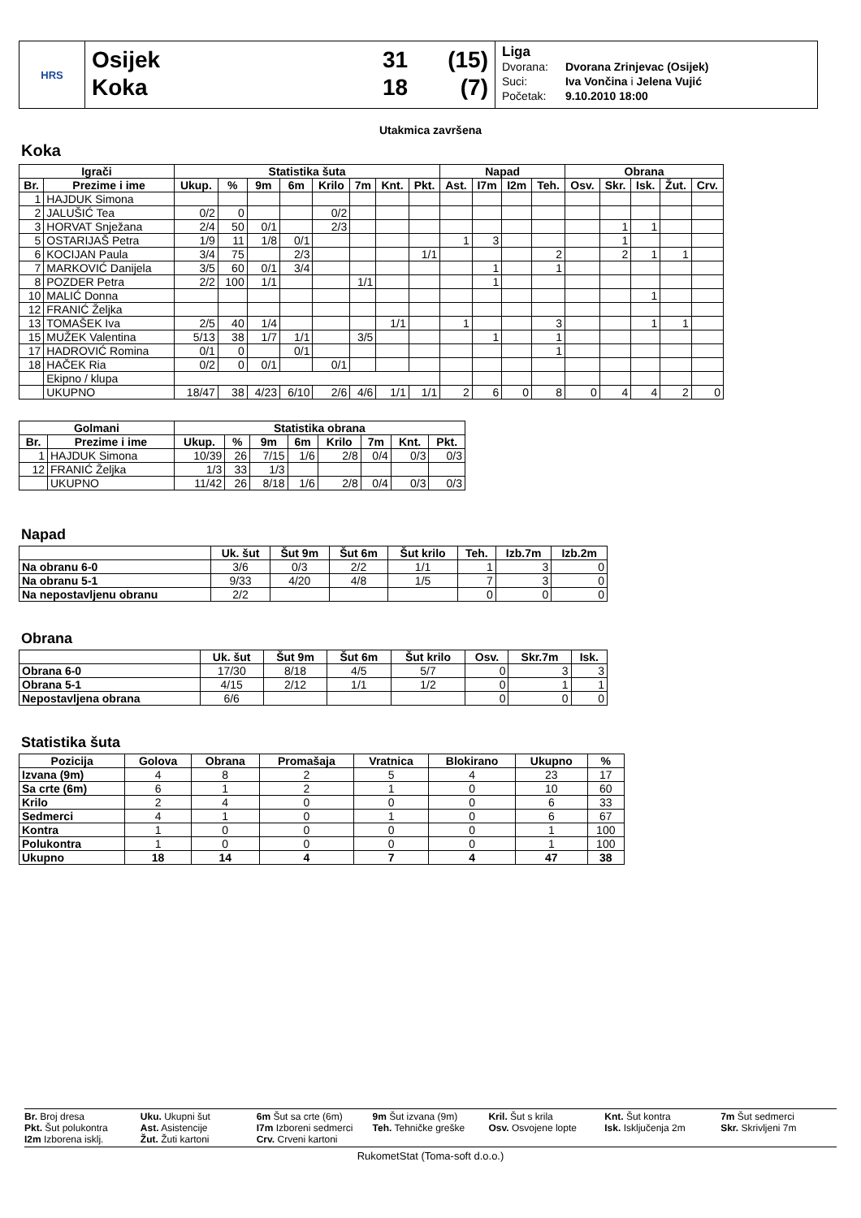HRS
Osijek 31 (15)
Koka 18 (7)
Liga
Dvorana: Dvorana Zrinjevac (Osijek)
Suci: Iva Vončina i Jelena Vujić
Početak: 9.10.2010 18:00
Utakmica završena
Koka
| Igrači | | Statistika šuta | | | | | | | | Napad | | | | Obrana | | | | |
| --- | --- | --- | --- | --- | --- | --- | --- | --- | --- | --- | --- | --- | --- | --- | --- | --- | --- | --- |
| Br. | Prezime i ime | Ukup. | % | 9m | 6m | Krilo | 7m | Knt. | Pkt. | Ast. | I7m | I2m | Teh. | Osv. | Skr. | Isk. | Žut. | Crv. |
| 1 | HAJDUK Simona | | | | | | | | | | | | | | | | | |
| 2 | JALUŠIĆ Tea | 0/2 | 0 | | | 0/2 | | | | | | | | | | | | |
| 3 | HORVAT Snježana | 2/4 | 50 | 0/1 | | 2/3 | | | | | | | | | 1 | 1 | | |
| 5 | OSTARIJAŠ Petra | 1/9 | 11 | 1/8 | 0/1 | | | | | 1 | 3 | | | | 1 | | | |
| 6 | KOCIJAN Paula | 3/4 | 75 | | 2/3 | | | | 1/1 | | | | 2 | | 2 | 1 | 1 | |
| 7 | MARKOVIĆ Danijela | 3/5 | 60 | 0/1 | 3/4 | | | | | | 1 | | 1 | | | | | |
| 8 | POZDER Petra | 2/2 | 100 | 1/1 | | | 1/1 | | | | 1 | | | | | | | |
| 10 | MALIĆ Donna | | | | | | | | | | | | | | | 1 | | |
| 12 | FRANIĆ Željka | | | | | | | | | | | | | | | | | |
| 13 | TOMAŠEK Iva | 2/5 | 40 | 1/4 | | | | 1/1 | | 1 | | | 3 | | | 1 | 1 | |
| 15 | MUŽEK Valentina | 5/13 | 38 | 1/7 | 1/1 | | 3/5 | | | | 1 | | 1 | | | | | |
| 17 | HADROVIĆ Romina | 0/1 | 0 | | 0/1 | | | | | | | | 1 | | | | | |
| 18 | HAČEK Ria | 0/2 | 0 | 0/1 | | 0/1 | | | | | | | | | | | | |
| | Ekipno / klupa | | | | | | | | | | | | | | | | | |
| | UKUPNO | 18/47 | 38 | 4/23 | 6/10 | 2/6 | 4/6 | 1/1 | 1/1 | 2 | 6 | 0 | 8 | 0 | 4 | 4 | 2 | 0 |
| Golmani | | Statistika obrana | | | | | | | |
| --- | --- | --- | --- | --- | --- | --- | --- | --- | --- |
| Br. | Prezime i ime | Ukup. | % | 9m | 6m | Krilo | 7m | Knt. | Pkt. |
| 1 | HAJDUK Simona | 10/39 | 26 | 7/15 | 1/6 | 2/8 | 0/4 | 0/3 | 0/3 |
| 12 | FRANIĆ Željka | 1/3 | 33 | 1/3 | | | | | |
| | UKUPNO | 11/42 | 26 | 8/18 | 1/6 | 2/8 | 0/4 | 0/3 | 0/3 |
Napad
| | Uk. šut | Šut 9m | Šut 6m | Šut krilo | Teh. | Izb.7m | Izb.2m |
| --- | --- | --- | --- | --- | --- | --- | --- |
| Na obranu 6-0 | 3/6 | 0/3 | 2/2 | 1/1 | 1 | 3 | 0 |
| Na obranu 5-1 | 9/33 | 4/20 | 4/8 | 1/5 | 7 | 3 | 0 |
| Na nepostavljenu obranu | 2/2 | | | | 0 | 0 | 0 |
Obrana
| | Uk. šut | Šut 9m | Šut 6m | Šut krilo | Osv. | Skr.7m | Isk. |
| --- | --- | --- | --- | --- | --- | --- | --- |
| Obrana 6-0 | 17/30 | 8/18 | 4/5 | 5/7 | 0 | 3 | 3 |
| Obrana 5-1 | 4/15 | 2/12 | 1/1 | 1/2 | 0 | 1 | 1 |
| Nepostavljena obrana | 6/6 | | | | 0 | 0 | 0 |
Statistika šuta
| Pozicija | Golova | Obrana | Promašaja | Vratnica | Blokirano | Ukupno | % |
| --- | --- | --- | --- | --- | --- | --- | --- |
| Izvana (9m) | 4 | 8 | 2 | 5 | 4 | 23 | 17 |
| Sa crte (6m) | 6 | 1 | 2 | 1 | 0 | 10 | 60 |
| Krilo | 2 | 4 | 0 | 0 | 0 | 6 | 33 |
| Sedmerci | 4 | 1 | 0 | 1 | 0 | 6 | 67 |
| Kontra | 1 | 0 | 0 | 0 | 0 | 1 | 100 |
| Polukontra | 1 | 0 | 0 | 0 | 0 | 1 | 100 |
| Ukupno | 18 | 14 | 4 | 7 | 4 | 47 | 38 |
Br. Broj dresa
Uku. Ukupni šut
6m Šut sa crte (6m)
9m Šut izvana (9m)
Kril. Šut s krila
Knt. Šut kontra
7m Šut sedmerci
Pkt. Šut polukontra
Ast. Asistencije
I7m Izboreni sedmerci
Teh. Tehničke greške
Osv. Osvojene lopte
Isk. Isključenja 2m
Skr. Skrivljeni 7m
I2m Izborena isklj.
Žut. Žuti kartoni
Crv. Crveni kartoni
RukometStat (Toma-soft d.o.o.)